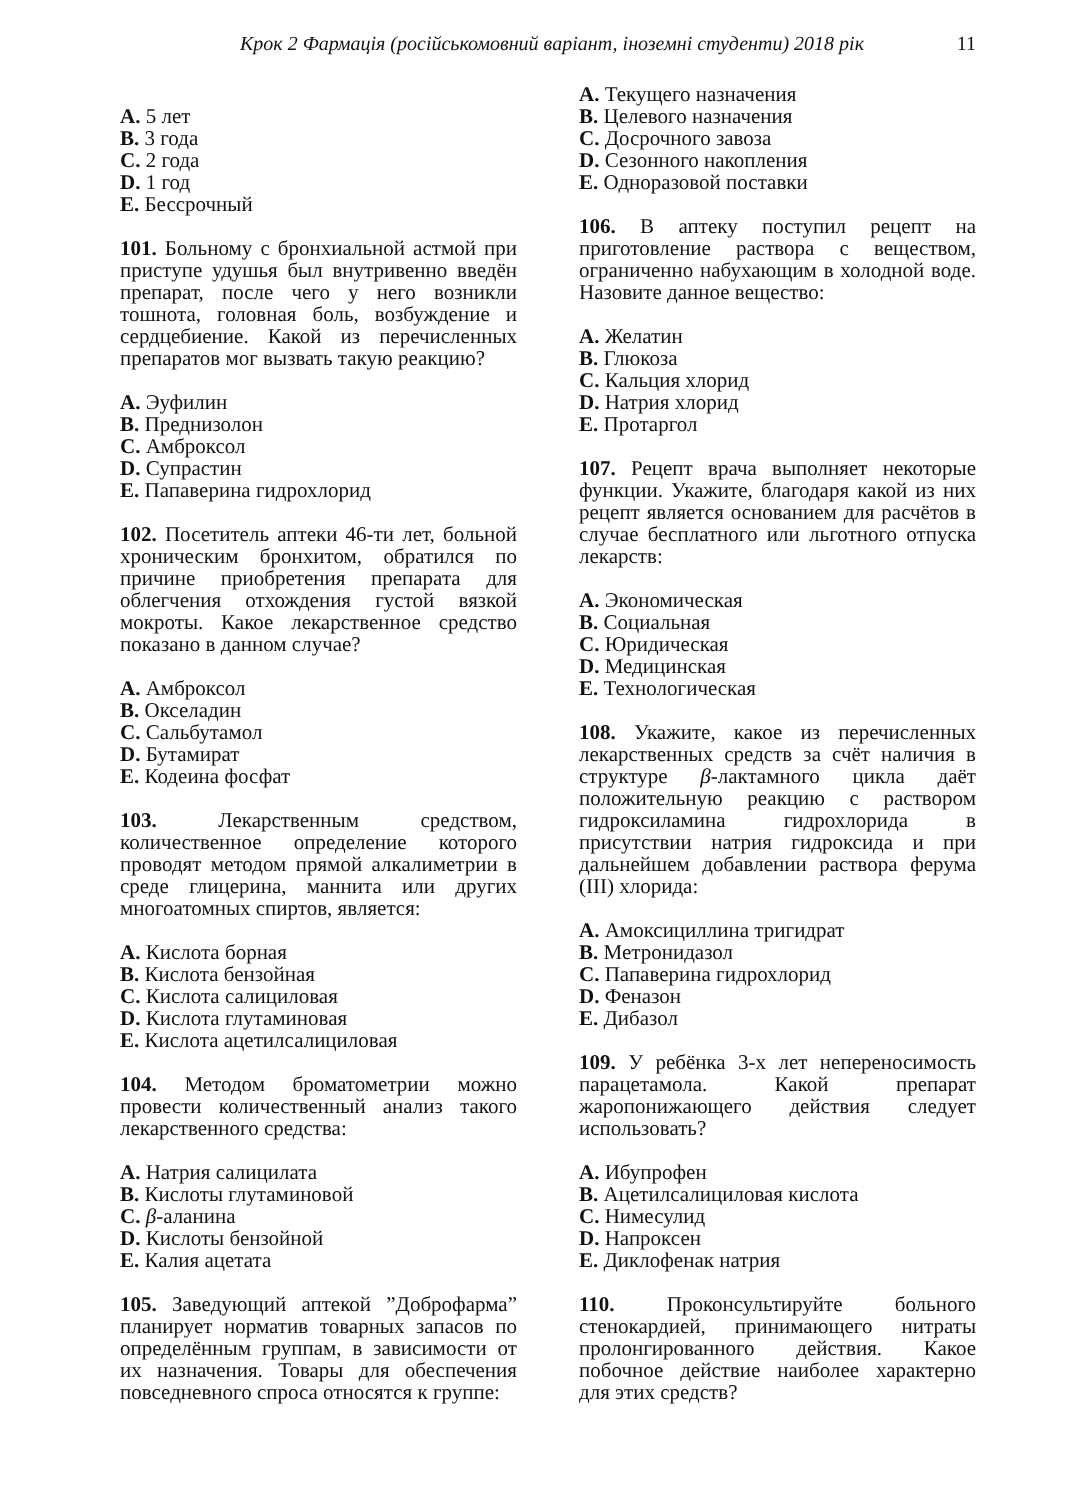Крок 2 Фармація (російськомовний варіант, іноземні студенти) 2018 рік 11
A. 5 лет
B. 3 года
C. 2 года
D. 1 год
E. Бессрочный
101. Больному с бронхиальной астмой при приступе удушья был внутривенно введён препарат, после чего у него возникли тошнота, головная боль, возбуждение и сердцебиение. Какой из перечисленных препаратов мог вызвать такую реакцию?
A. Эуфилин
B. Преднизолон
C. Амброксол
D. Супрастин
E. Папаверина гидрохлорид
102. Посетитель аптеки 46-ти лет, больной хроническим бронхитом, обратился по причине приобретения препарата для облегчения отхождения густой вязкой мокроты. Какое лекарственное средство показано в данном случае?
A. Амброксол
B. Окселадин
C. Сальбутамол
D. Бутамират
E. Кодеина фосфат
103. Лекарственным средством, количественное определение которого проводят методом прямой алкалиметрии в среде глицерина, маннита или других многоатомных спиртов, является:
A. Кислота борная
B. Кислота бензойная
C. Кислота салициловая
D. Кислота глутаминовая
E. Кислота ацетилсалициловая
104. Методом броматометрии можно провести количественный анализ такого лекарственного средства:
A. Натрия салицилата
B. Кислоты глутаминовой
C. β-аланина
D. Кислоты бензойной
E. Калия ацетата
105. Заведующий аптекой ”Доброфарма” планирует норматив товарных запасов по определённым группам, в зависимости от их назначения. Товары для обеспечения повседневного спроса относятся к группе:
A. Текущего назначения
B. Целевого назначения
C. Досрочного завоза
D. Сезонного накопления
E. Одноразовой поставки
106. В аптеку поступил рецепт на приготовление раствора с веществом, ограниченно набухающим в холодной воде. Назовите данное вещество:
A. Желатин
B. Глюкоза
C. Кальция хлорид
D. Натрия хлорид
E. Протаргол
107. Рецепт врача выполняет некоторые функции. Укажите, благодаря какой из них рецепт является основанием для расчётов в случае бесплатного или льготного отпуска лекарств:
A. Экономическая
B. Социальная
C. Юридическая
D. Медицинская
E. Технологическая
108. Укажите, какое из перечисленных лекарственных средств за счёт наличия в структуре β-лактамного цикла даёт положительную реакцию с раствором гидроксиламина гидрохлорида в присутствии натрия гидроксида и при дальнейшем добавлении раствора ферума (III) хлорида:
A. Амоксициллина тригидрат
B. Метронидазол
C. Папаверина гидрохлорид
D. Феназон
E. Дибазол
109. У ребёнка 3-х лет непереносимость парацетамола. Какой препарат жаропонижающего действия следует использовать?
A. Ибупрофен
B. Ацетилсалициловая кислота
C. Нимесулид
D. Напроксен
E. Диклофенак натрия
110. Проконсультируйте больного стенокардией, принимающего нитраты пролонгированного действия. Какое побочное действие наиболее характерно для этих средств?